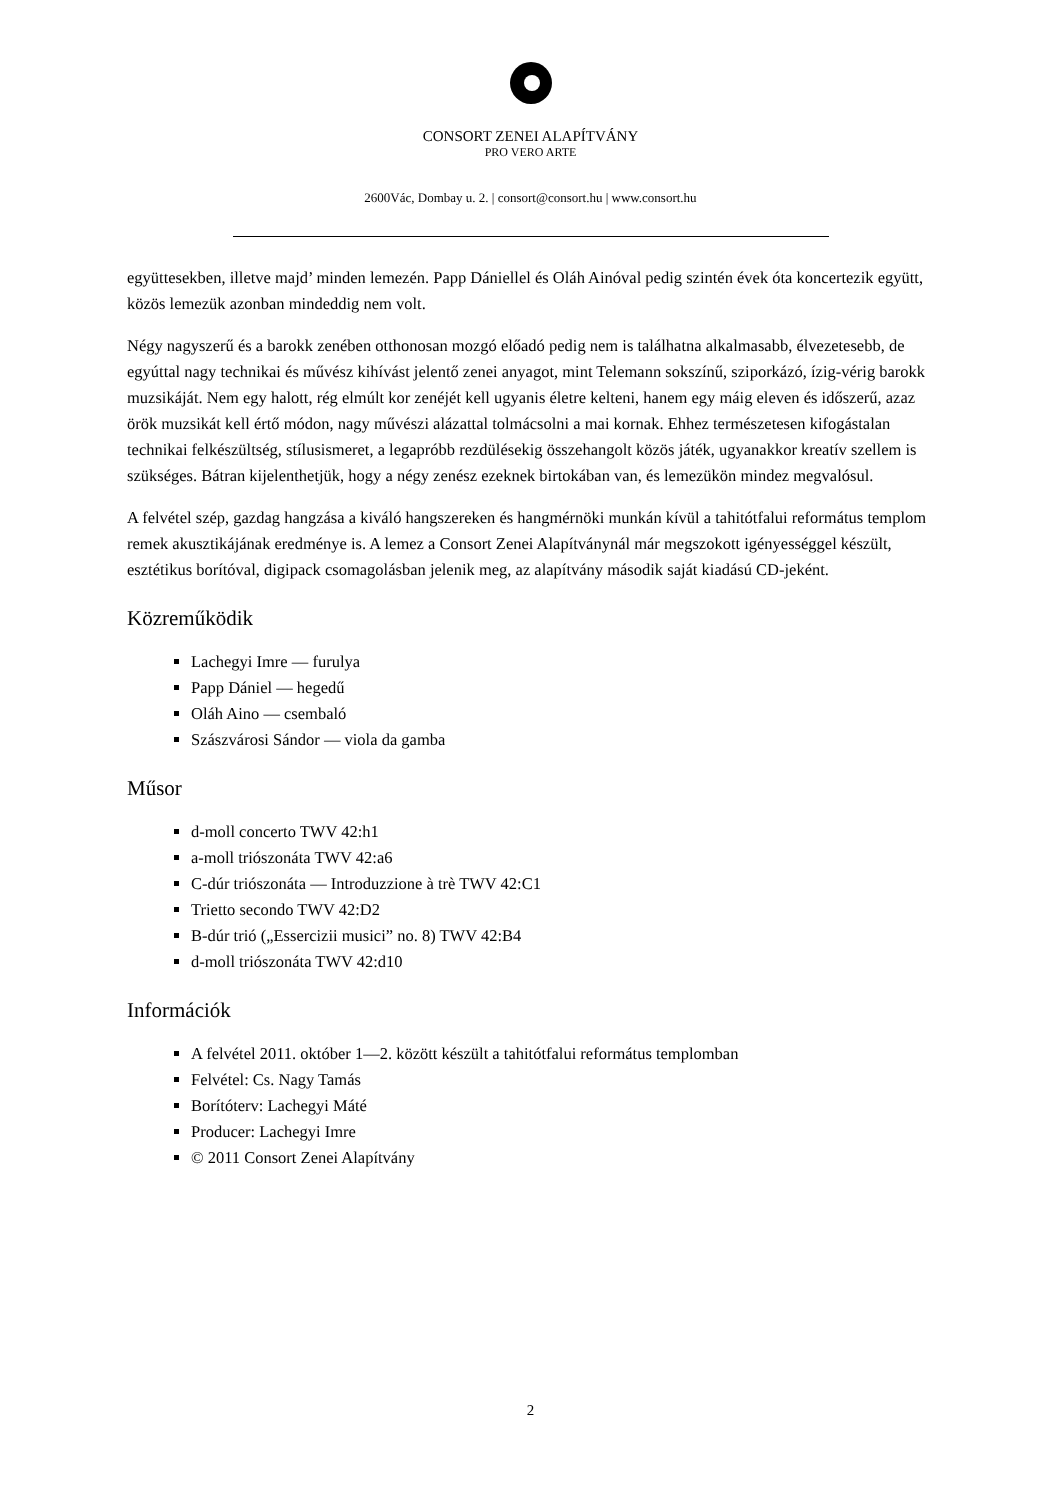CONSORT ZENEI ALAPÍTVÁNY
PRO VERO ARTE
2600Vác, Dombay u. 2. | consort@consort.hu | www.consort.hu
együttesekben, illetve majd’ minden lemezén. Papp Dániellel és Oláh Ainóval pedig szintén évek óta koncertezik együtt, közös lemezük azonban mindeddig nem volt.
Négy nagyszerű és a barokk zenében otthonosan mozgó előadó pedig nem is találhatna alkalmasabb, élvezetesebb, de egyúttal nagy technikai és művész kihívást jelentő zenei anyagot, mint Telemann sokszínű, sziporkázó, ízig-vérig barokk muzsikáját. Nem egy halott, rég elmúlt kor zenéjét kell ugyanis életre kelteni, hanem egy máig eleven és időszerű, azaz örök muzsikát kell értő módon, nagy művészi alázattal tolmácsolni a mai kornak. Ehhez természetesen kifogástalan technikai felkészültség, stílusismeret, a legapróbb rezdülésekig összehangolt közös játék, ugyanakkor kreatív szellem is szükséges. Bátran kijelenthetjük, hogy a négy zenész ezeknek birtokában van, és lemezükön mindez megvalósul.
A felvétel szép, gazdag hangzása a kiváló hangszereken és hangmérnöki munkán kívül a tahitótfalui református templom remek akusztikájának eredménye is. A lemez a Consort Zenei Alapítványnál már megszokott igényességgel készült, esztétikus borítóval, digipack csomagolásban jelenik meg, az alapítvány második saját kiadású CD-jeként.
Közreműködik
Lachegyi Imre — furulya
Papp Dániel — hegedű
Oláh Aino — csembaló
Szászvárosi Sándor — viola da gamba
Műsor
d-moll concerto TWV 42:h1
a-moll triószonáta TWV 42:a6
C-dúr triószonáta — Introduzzione à trè TWV 42:C1
Trietto secondo TWV 42:D2
B-dúr trió („Essercizii musici” no. 8) TWV 42:B4
d-moll triószonáta TWV 42:d10
Információk
A felvétel 2011. október 1—2. között készült a tahitótfalui református templomban
Felvétel: Cs. Nagy Tamás
Borítóterv: Lachegyi Máté
Producer: Lachegyi Imre
© 2011 Consort Zenei Alapítvány
2